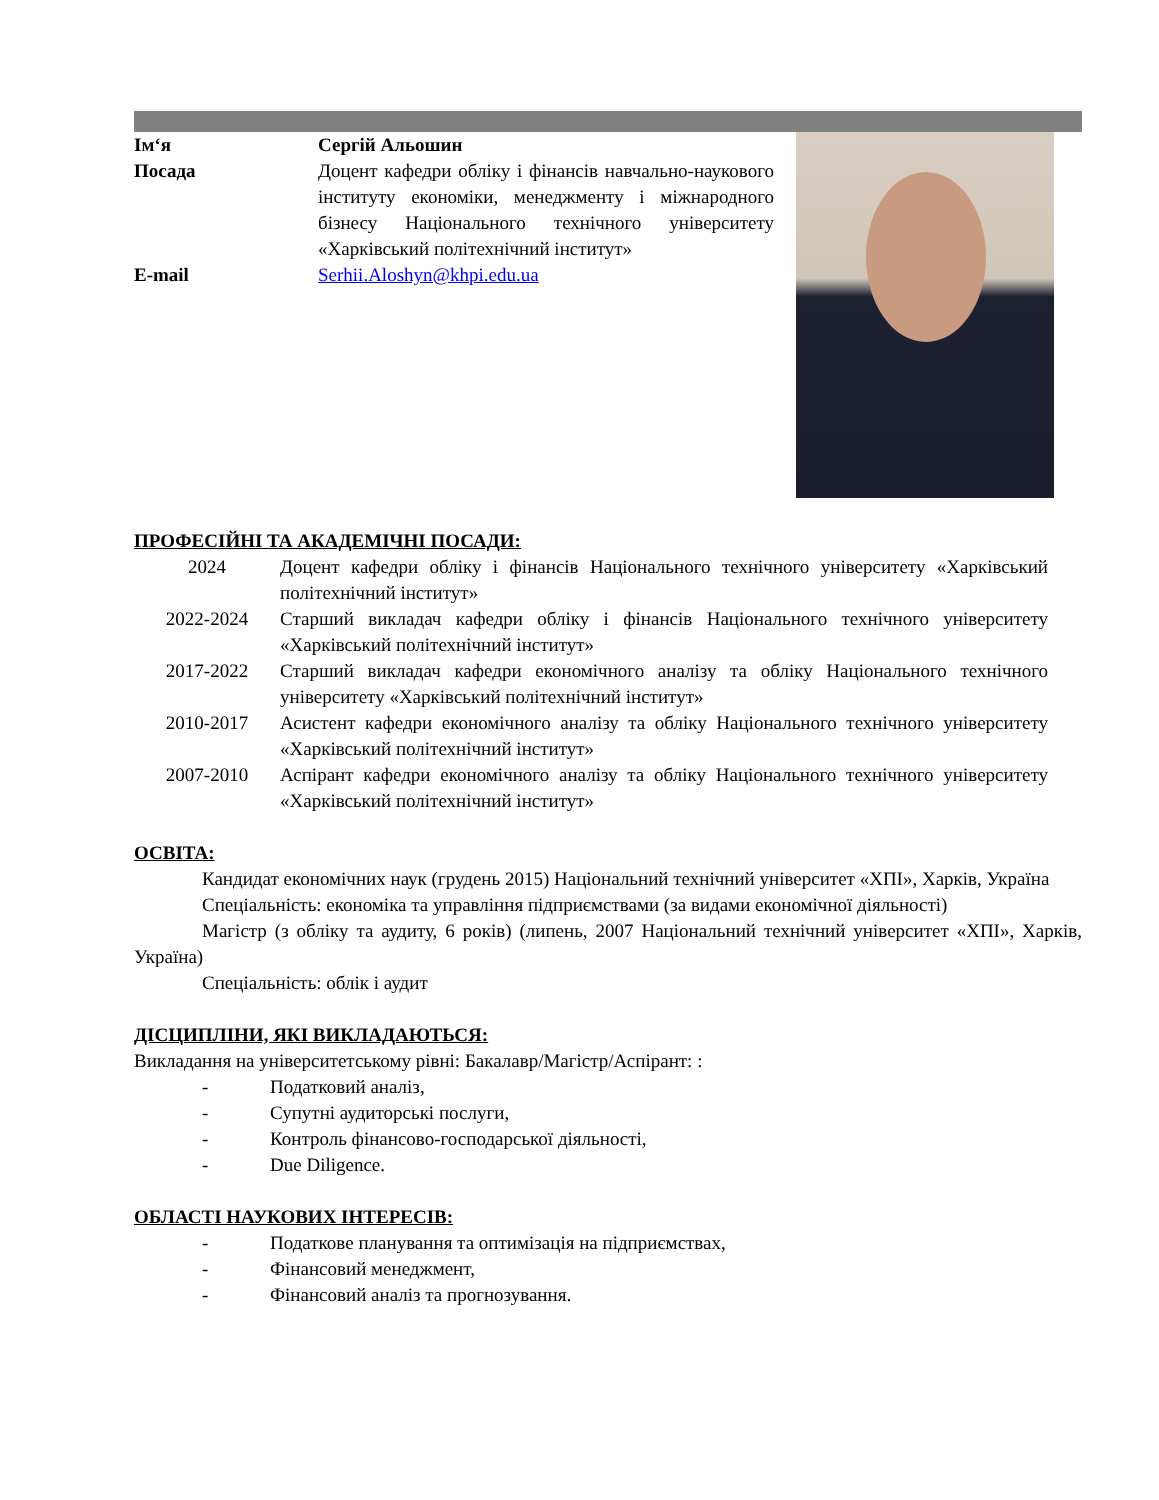| Ім‘я | Сергій Альошин |
| Посада | Доцент кафедри обліку і фінансів навчально-наукового інституту економіки, менеджменту і міжнародного бізнесу Національного технічного університету «Харківський політехнічний інститут» |
| E-mail | Serhii.Aloshyn@khpi.edu.ua |
ПРОФЕСІЙНІ ТА АКАДЕМІЧНІ ПОСАДИ:
| 2024 | Доцент кафедри обліку і фінансів Національного технічного університету «Харківський політехнічний інститут» |
| 2022-2024 | Старший викладач кафедри обліку і фінансів Національного технічного університету «Харківський політехнічний інститут» |
| 2017-2022 | Старший викладач кафедри економічного аналізу та обліку Національного технічного університету «Харківський політехнічний інститут» |
| 2010-2017 | Асистент кафедри економічного аналізу та обліку Національного технічного університету «Харківський політехнічний інститут» |
| 2007-2010 | Аспірант кафедри економічного аналізу та обліку Національного технічного університету «Харківський політехнічний інститут» |
ОСВІТА:
Кандидат економічних наук (грудень 2015) Національний технічний університет «ХПІ», Харків, Україна
Спеціальність: економіка та управління підприємствами (за видами економічної діяльності)
Магістр (з обліку та аудиту, 6 років) (липень, 2007 Національний технічний університет «ХПІ», Харків, Україна)
Спеціальність: облік і аудит
ДІСЦИПЛІНИ, ЯКІ ВИКЛАДАЮТЬСЯ:
Викладання на університетському рівні: Бакалавр/Магістр/Аспірант: :
- Податковий аналіз,
- Супутні аудиторські послуги,
- Контроль фінансово-господарської діяльності,
- Due Diligence.
ОБЛАСТІ НАУКОВИХ ІНТЕРЕСІВ:
- Податкове планування та оптимізація на підприємствах,
- Фінансовий менеджмент,
- Фінансовий аналіз та прогнозування.